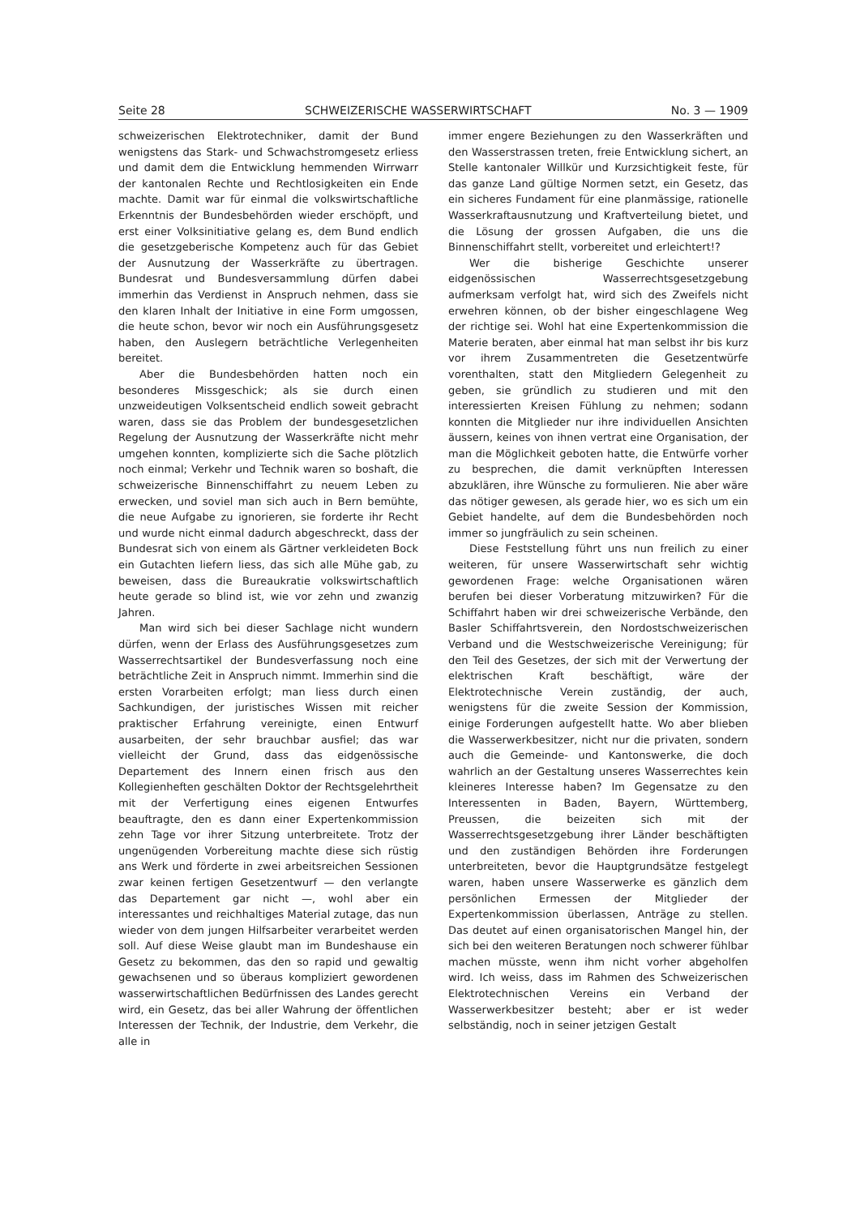Seite 28 SCHWEIZERISCHE WASSERWIRTSCHAFT No. 3 — 1909
schweizerischen Elektrotechniker, damit der Bund wenigstens das Stark- und Schwachstromgesetz erliess und damit dem die Entwicklung hemmenden Wirrwarr der kantonalen Rechte und Rechtlosigkeiten ein Ende machte. Damit war für einmal die volkswirtschaftliche Erkenntnis der Bundesbehörden wieder erschöpft, und erst einer Volksinitiative gelang es, dem Bund endlich die gesetzgeberische Kompetenz auch für das Gebiet der Ausnutzung der Wasserkräfte zu übertragen. Bundesrat und Bundesversammlung dürfen dabei immerhin das Verdienst in Anspruch nehmen, dass sie den klaren Inhalt der Initiative in eine Form umgossen, die heute schon, bevor wir noch ein Ausführungsgesetz haben, den Auslegern beträchtliche Verlegenheiten bereitet.
Aber die Bundesbehörden hatten noch ein besonderes Missgeschick; als sie durch einen unzweideutigen Volksentscheid endlich soweit gebracht waren, dass sie das Problem der bundesgesetzlichen Regelung der Ausnutzung der Wasserkräfte nicht mehr umgehen konnten, komplizierte sich die Sache plötzlich noch einmal; Verkehr und Technik waren so boshaft, die schweizerische Binnenschiffahrt zu neuem Leben zu erwecken, und soviel man sich auch in Bern bemühte, die neue Aufgabe zu ignorieren, sie forderte ihr Recht und wurde nicht einmal dadurch abgeschreckt, dass der Bundesrat sich von einem als Gärtner verkleideten Bock ein Gutachten liefern liess, das sich alle Mühe gab, zu beweisen, dass die Bureaukratie volkswirtschaftlich heute gerade so blind ist, wie vor zehn und zwanzig Jahren.
Man wird sich bei dieser Sachlage nicht wundern dürfen, wenn der Erlass des Ausführungsgesetzes zum Wasserrechtsartikel der Bundesverfassung noch eine beträchtliche Zeit in Anspruch nimmt. Immerhin sind die ersten Vorarbeiten erfolgt; man liess durch einen Sachkundigen, der juristisches Wissen mit reicher praktischer Erfahrung vereinigte, einen Entwurf ausarbeiten, der sehr brauchbar ausfiel; das war vielleicht der Grund, dass das eidgenössische Departement des Innern einen frisch aus den Kollegienheften geschälten Doktor der Rechtsgelehrtheit mit der Verfertigung eines eigenen Entwurfes beauftragte, den es dann einer Expertenkommission zehn Tage vor ihrer Sitzung unterbreitete. Trotz der ungenügenden Vorbereitung machte diese sich rüstig ans Werk und förderte in zwei arbeitsreichen Sessionen zwar keinen fertigen Gesetzentwurf — den verlangte das Departement gar nicht —, wohl aber ein interessantes und reichhaltiges Material zutage, das nun wieder von dem jungen Hilfsarbeiter verarbeitet werden soll. Auf diese Weise glaubt man im Bundeshause ein Gesetz zu bekommen, das den so rapid und gewaltig gewachsenen und so überaus kompliziert gewordenen wasserwirtschaftlichen Bedürfnissen des Landes gerecht wird, ein Gesetz, das bei aller Wahrung der öffentlichen Interessen der Technik, der Industrie, dem Verkehr, die alle in
immer engere Beziehungen zu den Wasserkräften und den Wasserstrassen treten, freie Entwicklung sichert, an Stelle kantonaler Willkür und Kurzsichtigkeit feste, für das ganze Land gültige Normen setzt, ein Gesetz, das ein sicheres Fundament für eine planmässige, rationelle Wasserkraftausnutzung und Kraftverteilung bietet, und die Lösung der grossen Aufgaben, die uns die Binnenschiffahrt stellt, vorbereitet und erleichtert!?
Wer die bisherige Geschichte unserer eidgenössischen Wasserrechtsgesetzgebung aufmerksam verfolgt hat, wird sich des Zweifels nicht erwehren können, ob der bisher eingeschlagene Weg der richtige sei. Wohl hat eine Expertenkommission die Materie beraten, aber einmal hat man selbst ihr bis kurz vor ihrem Zusammentreten die Gesetzentwürfe vorenthalten, statt den Mitgliedern Gelegenheit zu geben, sie gründlich zu studieren und mit den interessierten Kreisen Fühlung zu nehmen; sodann konnten die Mitglieder nur ihre individuellen Ansichten äussern, keines von ihnen vertrat eine Organisation, der man die Möglichkeit geboten hatte, die Entwürfe vorher zu besprechen, die damit verknüpften Interessen abzuklären, ihre Wünsche zu formulieren. Nie aber wäre das nötiger gewesen, als gerade hier, wo es sich um ein Gebiet handelte, auf dem die Bundesbehörden noch immer so jungfräulich zu sein scheinen.
Diese Feststellung führt uns nun freilich zu einer weiteren, für unsere Wasserwirtschaft sehr wichtig gewordenen Frage: welche Organisationen wären berufen bei dieser Vorberatung mitzuwirken? Für die Schiffahrt haben wir drei schweizerische Verbände, den Basler Schiffahrtsverein, den Nordostschweizerischen Verband und die Westschweizerische Vereinigung; für den Teil des Gesetzes, der sich mit der Verwertung der elektrischen Kraft beschäftigt, wäre der Elektrotechnische Verein zuständig, der auch, wenigstens für die zweite Session der Kommission, einige Forderungen aufgestellt hatte. Wo aber blieben die Wasserwerkbesitzer, nicht nur die privaten, sondern auch die Gemeinde- und Kantonswerke, die doch wahrlich an der Gestaltung unseres Wasserrechtes kein kleineres Interesse haben? Im Gegensatze zu den Interessenten in Baden, Bayern, Württemberg, Preussen, die beizeiten sich mit der Wasserrechtsgesetzgebung ihrer Länder beschäftigten und den zuständigen Behörden ihre Forderungen unterbreiteten, bevor die Hauptgrundsätze festgelegt waren, haben unsere Wasserwerke es gänzlich dem persönlichen Ermessen der Mitglieder der Expertenkommission überlassen, Anträge zu stellen. Das deutet auf einen organisatorischen Mangel hin, der sich bei den weiteren Beratungen noch schwerer fühlbar machen müsste, wenn ihm nicht vorher abgeholfen wird. Ich weiss, dass im Rahmen des Schweizerischen Elektrotechnischen Vereins ein Verband der Wasserwerkbesitzer besteht; aber er ist weder selbständig, noch in seiner jetzigen Gestalt